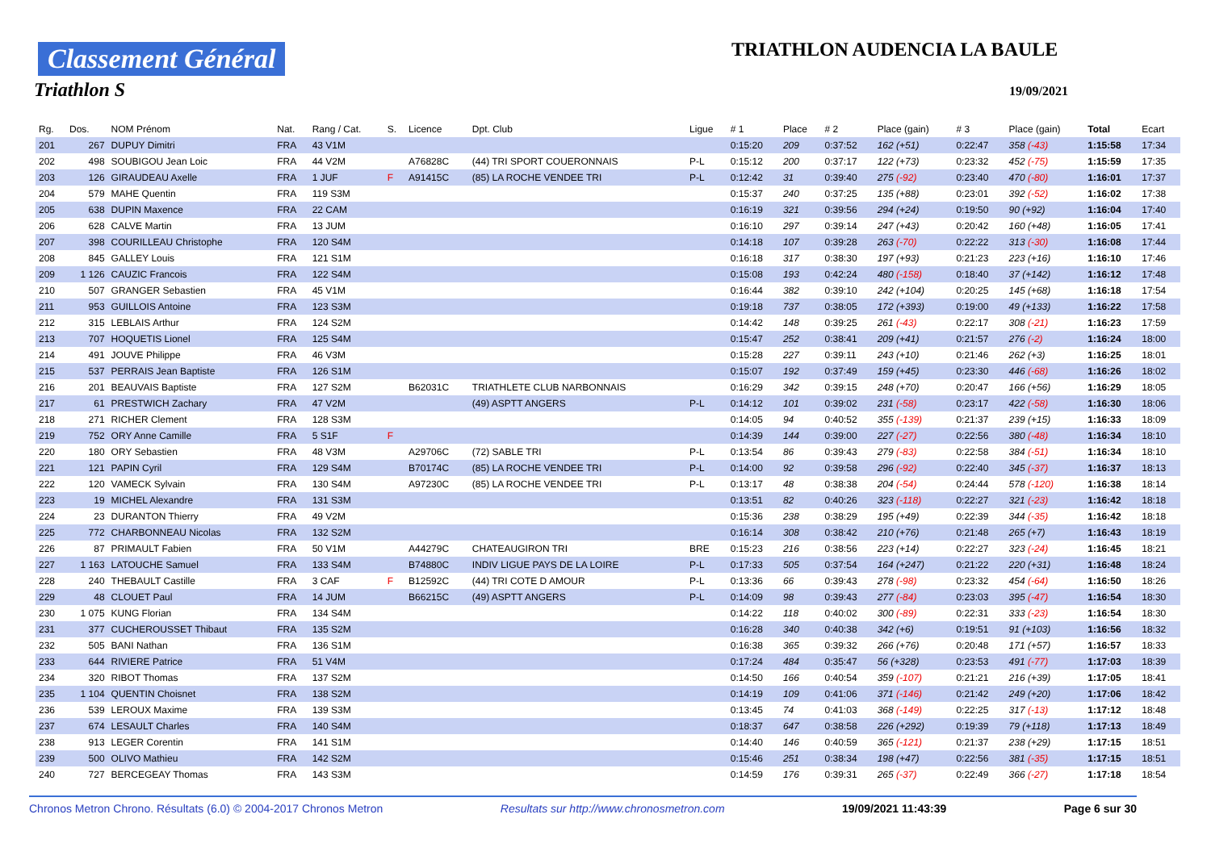Classement Général
Triathlon S
TRIATHLON AUDENCIA LA BAULE
19/09/2021
| Rg. | Dos. | NOM Prénom | Nat. | Rang / Cat. | S. | Licence | Dpt. Club | Ligue | # 1 | Place | # 2 | Place (gain) | # 3 | Place (gain) | Total | Ecart |
| --- | --- | --- | --- | --- | --- | --- | --- | --- | --- | --- | --- | --- | --- | --- | --- | --- |
| 201 | 267 | DUPUY Dimitri | FRA | 43 V1M | | | | | 0:15:20 | 209 | 0:37:52 | 162 (+51) | 0:22:47 | 358 (-43) | 1:15:58 | 17:34 |
| 202 | 498 | SOUBIGOU Jean Loic | FRA | 44 V2M | | A76828C | (44) TRI SPORT COUERONNAIS | P-L | 0:15:12 | 200 | 0:37:17 | 122 (+73) | 0:23:32 | 452 (-75) | 1:15:59 | 17:35 |
| 203 | 126 | GIRAUDEAU Axelle | FRA | 1 JUF | F | A91415C | (85) LA ROCHE VENDEE TRI | P-L | 0:12:42 | 31 | 0:39:40 | 275 (-92) | 0:23:40 | 470 (-80) | 1:16:01 | 17:37 |
| 204 | 579 | MAHE Quentin | FRA | 119 S3M | | | | | 0:15:37 | 240 | 0:37:25 | 135 (+88) | 0:23:01 | 392 (-52) | 1:16:02 | 17:38 |
| 205 | 638 | DUPIN Maxence | FRA | 22 CAM | | | | | 0:16:19 | 321 | 0:39:56 | 294 (+24) | 0:19:50 | 90 (+92) | 1:16:04 | 17:40 |
| 206 | 628 | CALVE Martin | FRA | 13 JUM | | | | | 0:16:10 | 297 | 0:39:14 | 247 (+43) | 0:20:42 | 160 (+48) | 1:16:05 | 17:41 |
| 207 | 398 | COURILLEAU Christophe | FRA | 120 S4M | | | | | 0:14:18 | 107 | 0:39:28 | 263 (-70) | 0:22:22 | 313 (-30) | 1:16:08 | 17:44 |
| 208 | 845 | GALLEY Louis | FRA | 121 S1M | | | | | 0:16:18 | 317 | 0:38:30 | 197 (+93) | 0:21:23 | 223 (+16) | 1:16:10 | 17:46 |
| 209 | 1 126 | CAUZIC Francois | FRA | 122 S4M | | | | | 0:15:08 | 193 | 0:42:24 | 480 (-158) | 0:18:40 | 37 (+142) | 1:16:12 | 17:48 |
| 210 | 507 | GRANGER Sebastien | FRA | 45 V1M | | | | | 0:16:44 | 382 | 0:39:10 | 242 (+104) | 0:20:25 | 145 (+68) | 1:16:18 | 17:54 |
| 211 | 953 | GUILLOIS Antoine | FRA | 123 S3M | | | | | 0:19:18 | 737 | 0:38:05 | 172 (+393) | 0:19:00 | 49 (+133) | 1:16:22 | 17:58 |
| 212 | 315 | LEBLAIS Arthur | FRA | 124 S2M | | | | | 0:14:42 | 148 | 0:39:25 | 261 (-43) | 0:22:17 | 308 (-21) | 1:16:23 | 17:59 |
| 213 | 707 | HOQUETIS Lionel | FRA | 125 S4M | | | | | 0:15:47 | 252 | 0:38:41 | 209 (+41) | 0:21:57 | 276 (-2) | 1:16:24 | 18:00 |
| 214 | 491 | JOUVE Philippe | FRA | 46 V3M | | | | | 0:15:28 | 227 | 0:39:11 | 243 (+10) | 0:21:46 | 262 (+3) | 1:16:25 | 18:01 |
| 215 | 537 | PERRAIS Jean Baptiste | FRA | 126 S1M | | | | | 0:15:07 | 192 | 0:37:49 | 159 (+45) | 0:23:30 | 446 (-68) | 1:16:26 | 18:02 |
| 216 | 201 | BEAUVAIS Baptiste | FRA | 127 S2M | | B62031C | TRIATHLETE CLUB NARBONNAIS | | 0:16:29 | 342 | 0:39:15 | 248 (+70) | 0:20:47 | 166 (+56) | 1:16:29 | 18:05 |
| 217 | 61 | PRESTWICH Zachary | FRA | 47 V2M | | | (49) ASPTT ANGERS | P-L | 0:14:12 | 101 | 0:39:02 | 231 (-58) | 0:23:17 | 422 (-58) | 1:16:30 | 18:06 |
| 218 | 271 | RICHER Clement | FRA | 128 S3M | | | | | 0:14:05 | 94 | 0:40:52 | 355 (-139) | 0:21:37 | 239 (+15) | 1:16:33 | 18:09 |
| 219 | 752 | ORY Anne Camille | FRA | 5 S1F | F | | | | 0:14:39 | 144 | 0:39:00 | 227 (-27) | 0:22:56 | 380 (-48) | 1:16:34 | 18:10 |
| 220 | 180 | ORY Sebastien | FRA | 48 V3M | | A29706C | (72) SABLE TRI | P-L | 0:13:54 | 86 | 0:39:43 | 279 (-83) | 0:22:58 | 384 (-51) | 1:16:34 | 18:10 |
| 221 | 121 | PAPIN Cyril | FRA | 129 S4M | | B70174C | (85) LA ROCHE VENDEE TRI | P-L | 0:14:00 | 92 | 0:39:58 | 296 (-92) | 0:22:40 | 345 (-37) | 1:16:37 | 18:13 |
| 222 | 120 | VAMECK Sylvain | FRA | 130 S4M | | A97230C | (85) LA ROCHE VENDEE TRI | P-L | 0:13:17 | 48 | 0:38:38 | 204 (-54) | 0:24:44 | 578 (-120) | 1:16:38 | 18:14 |
| 223 | 19 | MICHEL Alexandre | FRA | 131 S3M | | | | | 0:13:51 | 82 | 0:40:26 | 323 (-118) | 0:22:27 | 321 (-23) | 1:16:42 | 18:18 |
| 224 | 23 | DURANTON Thierry | FRA | 49 V2M | | | | | 0:15:36 | 238 | 0:38:29 | 195 (+49) | 0:22:39 | 344 (-35) | 1:16:42 | 18:18 |
| 225 | 772 | CHARBONNEAU Nicolas | FRA | 132 S2M | | | | | 0:16:14 | 308 | 0:38:42 | 210 (+76) | 0:21:48 | 265 (+7) | 1:16:43 | 18:19 |
| 226 | 87 | PRIMAULT Fabien | FRA | 50 V1M | | A44279C | CHATEAUGIRON TRI | BRE | 0:15:23 | 216 | 0:38:56 | 223 (+14) | 0:22:27 | 323 (-24) | 1:16:45 | 18:21 |
| 227 | 1 163 | LATOUCHE Samuel | FRA | 133 S4M | | B74880C | INDIV LIGUE PAYS DE LA LOIRE | P-L | 0:17:33 | 505 | 0:37:54 | 164 (+247) | 0:21:22 | 220 (+31) | 1:16:48 | 18:24 |
| 228 | 240 | THEBAULT Castille | FRA | 3 CAF | F | B12592C | (44) TRI COTE D AMOUR | P-L | 0:13:36 | 66 | 0:39:43 | 278 (-98) | 0:23:32 | 454 (-64) | 1:16:50 | 18:26 |
| 229 | 48 | CLOUET Paul | FRA | 14 JUM | | B66215C | (49) ASPTT ANGERS | P-L | 0:14:09 | 98 | 0:39:43 | 277 (-84) | 0:23:03 | 395 (-47) | 1:16:54 | 18:30 |
| 230 | 1 075 | KUNG Florian | FRA | 134 S4M | | | | | 0:14:22 | 118 | 0:40:02 | 300 (-89) | 0:22:31 | 333 (-23) | 1:16:54 | 18:30 |
| 231 | 377 | CUCHEROUSSET Thibaut | FRA | 135 S2M | | | | | 0:16:28 | 340 | 0:40:38 | 342 (+6) | 0:19:51 | 91 (+103) | 1:16:56 | 18:32 |
| 232 | 505 | BANI Nathan | FRA | 136 S1M | | | | | 0:16:38 | 365 | 0:39:32 | 266 (+76) | 0:20:48 | 171 (+57) | 1:16:57 | 18:33 |
| 233 | 644 | RIVIERE Patrice | FRA | 51 V4M | | | | | 0:17:24 | 484 | 0:35:47 | 56 (+328) | 0:23:53 | 491 (-77) | 1:17:03 | 18:39 |
| 234 | 320 | RIBOT Thomas | FRA | 137 S2M | | | | | 0:14:50 | 166 | 0:40:54 | 359 (-107) | 0:21:21 | 216 (+39) | 1:17:05 | 18:41 |
| 235 | 1 104 | QUENTIN Choisnet | FRA | 138 S2M | | | | | 0:14:19 | 109 | 0:41:06 | 371 (-146) | 0:21:42 | 249 (+20) | 1:17:06 | 18:42 |
| 236 | 539 | LEROUX Maxime | FRA | 139 S3M | | | | | 0:13:45 | 74 | 0:41:03 | 368 (-149) | 0:22:25 | 317 (-13) | 1:17:12 | 18:48 |
| 237 | 674 | LESAULT Charles | FRA | 140 S4M | | | | | 0:18:37 | 647 | 0:38:58 | 226 (+292) | 0:19:39 | 79 (+118) | 1:17:13 | 18:49 |
| 238 | 913 | LEGER Corentin | FRA | 141 S1M | | | | | 0:14:40 | 146 | 0:40:59 | 365 (-121) | 0:21:37 | 238 (+29) | 1:17:15 | 18:51 |
| 239 | 500 | OLIVO Mathieu | FRA | 142 S2M | | | | | 0:15:46 | 251 | 0:38:34 | 198 (+47) | 0:22:56 | 381 (-35) | 1:17:15 | 18:51 |
| 240 | 727 | BERCEGEAY Thomas | FRA | 143 S3M | | | | | 0:14:59 | 176 | 0:39:31 | 265 (-37) | 0:22:49 | 366 (-27) | 1:17:18 | 18:54 |
Chronos Metron Chrono. Résultats (6.0) © 2004-2017 Chronos Metron Resultats sur http://www.chronosmetron.com 19/09/2021 11:43:39 Page 6 sur 30